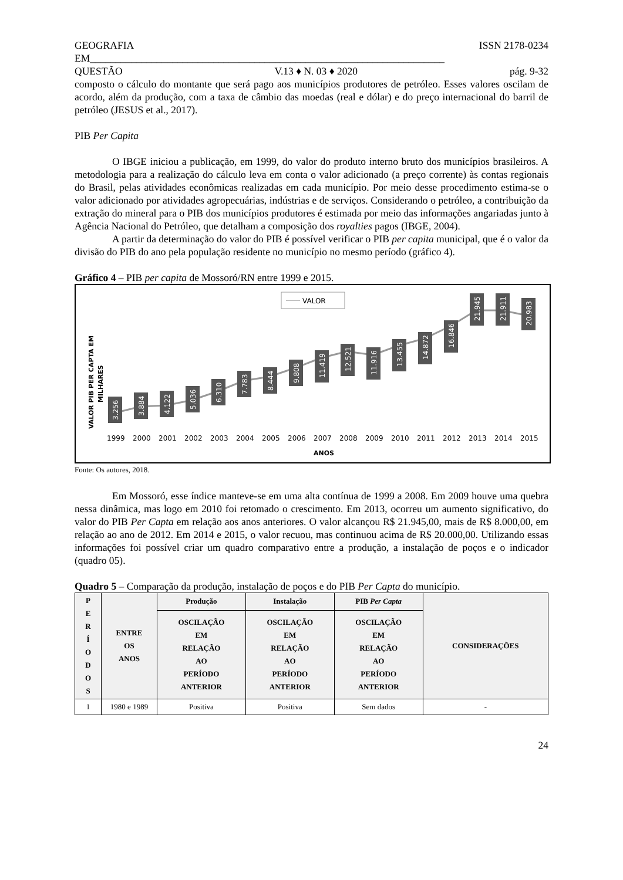GEOGRAFIA ISSN 2178-0234
EM_____________________________________________________________________
QUESTÃO V.13 ♦ N. 03 ♦ 2020 pág. 9-32
composto o cálculo do montante que será pago aos municípios produtores de petróleo. Esses valores oscilam de acordo, além da produção, com a taxa de câmbio das moedas (real e dólar) e do preço internacional do barril de petróleo (JESUS et al., 2017).
PIB Per Capita
O IBGE iniciou a publicação, em 1999, do valor do produto interno bruto dos municípios brasileiros. A metodologia para a realização do cálculo leva em conta o valor adicionado (a preço corrente) às contas regionais do Brasil, pelas atividades econômicas realizadas em cada município. Por meio desse procedimento estima-se o valor adicionado por atividades agropecuárias, indústrias e de serviços. Considerando o petróleo, a contribuição da extração do mineral para o PIB dos municípios produtores é estimada por meio das informações angariadas junto à Agência Nacional do Petróleo, que detalham a composição dos royalties pagos (IBGE, 2004).
A partir da determinação do valor do PIB é possível verificar o PIB per capita municipal, que é o valor da divisão do PIB do ano pela população residente no município no mesmo período (gráfico 4).
Gráfico 4 – PIB per capita de Mossoró/RN entre 1999 e 2015.
VALOR
VALOR PIB PER CAPTA EM
MILHARES
3.256
3.884
4.122
5.036
6.310
7.783
8.444
9.808
11.419
12.521
11.916
13.455
14.872
16.846
21.945
21.911
20.983
1999
2000
2001
2002
2003
2004
2005
2006
2007
2008
2009
2010
2011
2012
2013
2014
2015
ANOS
Fonte: Os autores, 2018.
Em Mossoró, esse índice manteve-se em uma alta contínua de 1999 a 2008. Em 2009 houve uma quebra nessa dinâmica, mas logo em 2010 foi retomado o crescimento. Em 2013, ocorreu um aumento significativo, do valor do PIB Per Capta em relação aos anos anteriores. O valor alcançou R$ 21.945,00, mais de R$ 8.000,00, em relação ao ano de 2012. Em 2014 e 2015, o valor recuou, mas continuou acima de R$ 20.000,00. Utilizando essas informações foi possível criar um quadro comparativo entre a produção, a instalação de poços e o indicador (quadro 05).
Quadro 5 – Comparação da produção, instalação de poços e do PIB Per Capta do município.
| P E R Í O D O S | ENTRE OS ANOS | Produção | Instalação | PIB Per Capta | CONSIDERAÇÕES |
| --- | --- | --- | --- | --- | --- |
| | | OSCILAÇÃO EM RELAÇÃO AO PERÍODO ANTERIOR | OSCILAÇÃO EM RELAÇÃO AO PERÍODO ANTERIOR | OSCILAÇÃO EM RELAÇÃO AO PERÍODO ANTERIOR | |
| 1 | 1980 e 1989 | Positiva | Positiva | Sem dados | - |
24